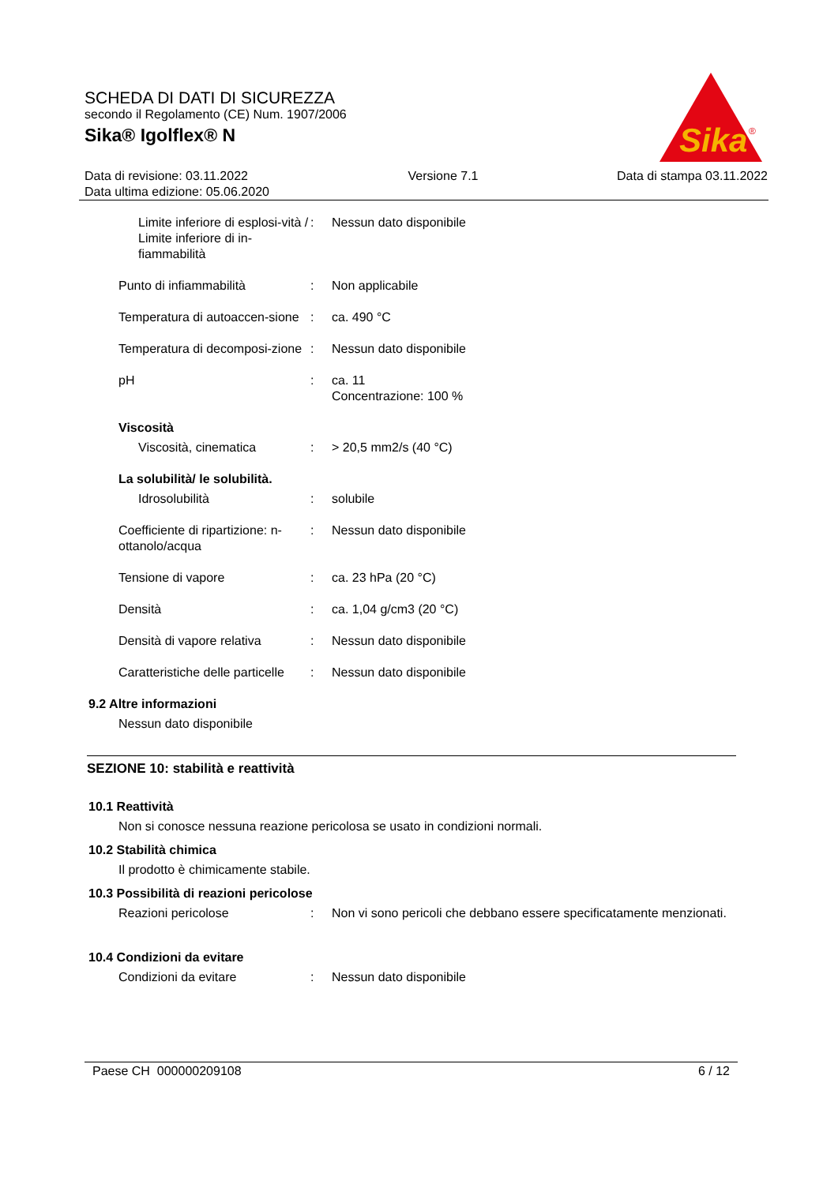SCHEDA DI DATI DI SICUREZZA
secondo il Regolamento (CE) Num. 1907/2006
Sika® Igolflex® N
Sika
®
Data di revisione: 03.11.2022
Data ultima edizione: 05.06.2020
Versione 7.1 Data di stampa 03.11.2022
Limite inferiore di esplosi-vità / Limite inferiore di in-fiammabilità
: Nessun dato disponibile
Punto di infiammabilità : Non applicabile
Temperatura di autoaccen-sione
: ca. 490 °C
Temperatura di decomposi-zione
: Nessun dato disponibile
pH : ca. 11
Concentrazione: 100 %
Viscosità
Viscosità, cinematica : > 20,5 mm2/s (40 °C)
La solubilità/ le solubilità.
Idrosolubilità : solubile
Coefficiente di ripartizione: n-ottanolo/acqua
: Nessun dato disponibile
Tensione di vapore : ca. 23 hPa (20 °C)
Densità : ca. 1,04 g/cm3 (20 °C)
Densità di vapore relativa
: Nessun dato disponibile
Caratteristiche delle particelle
: Nessun dato disponibile
9.2 Altre informazioni
Nessun dato disponibile
SEZIONE 10: stabilità e reattività
10.1 Reattività
Non si conosce nessuna reazione pericolosa se usato in condizioni normali.
10.2 Stabilità chimica
Il prodotto è chimicamente stabile.
10.3 Possibilità di reazioni pericolose
Reazioni pericolose : Non vi sono pericoli che debbano essere specificatamente menzionati.
10.4 Condizioni da evitare
Condizioni da evitare : Nessun dato disponibile
Paese CH 000000209108 6 / 12